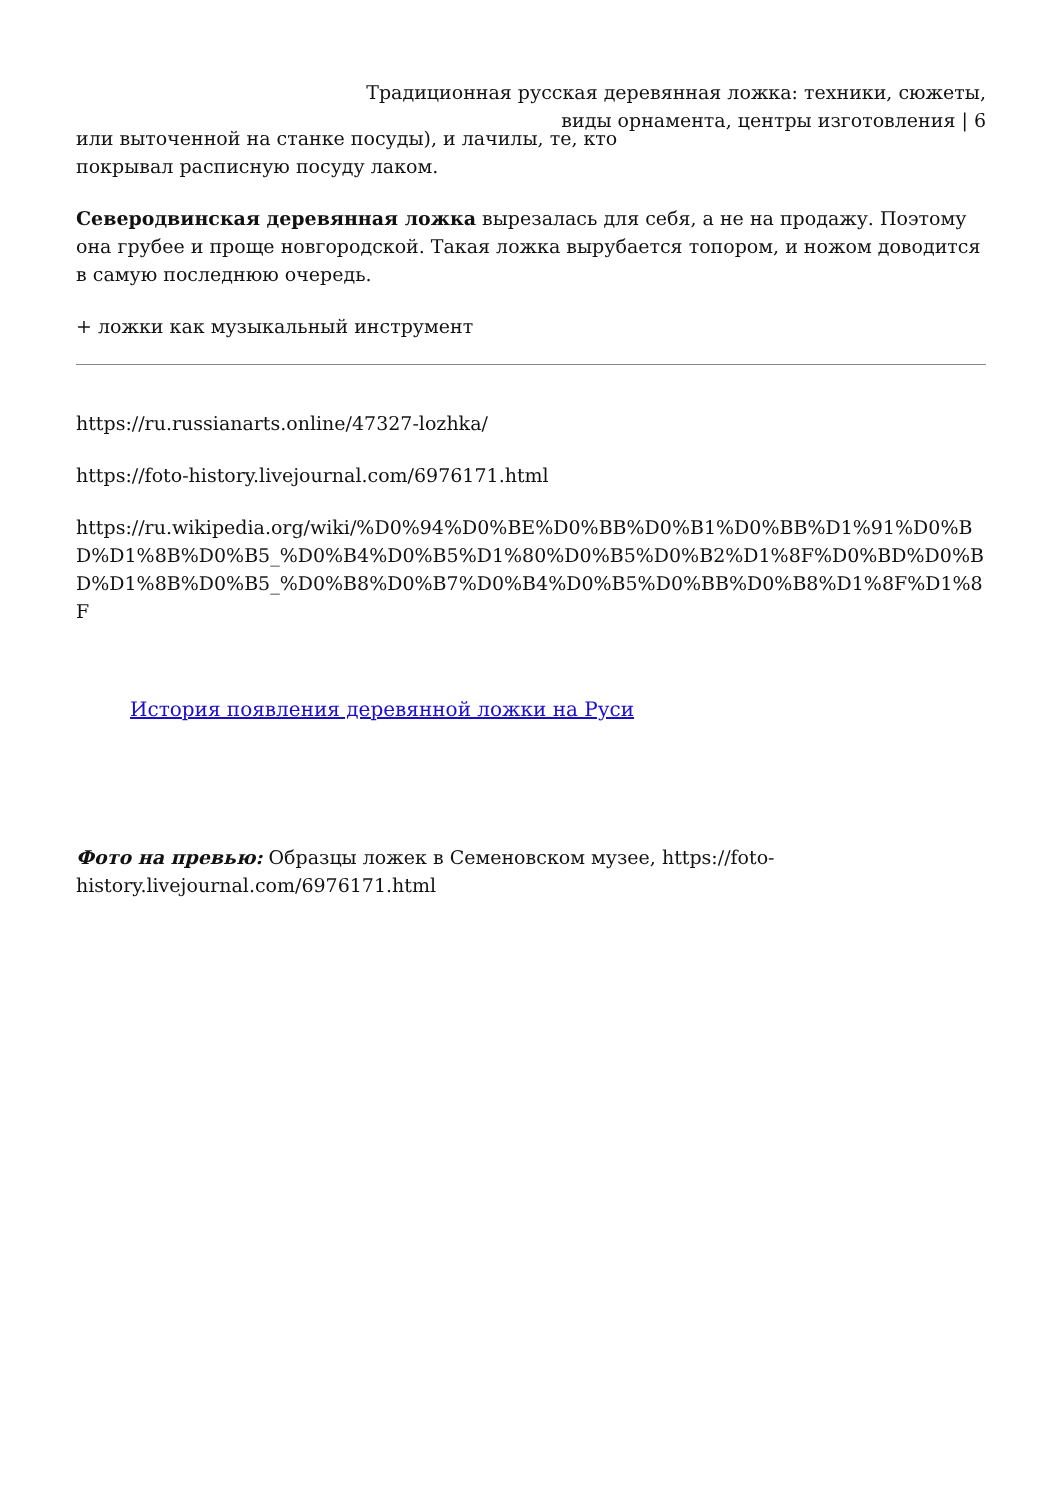Традиционная русская деревянная ложка: техники, сюжеты,
виды орнамента, центры изготовления | 6
или выточенной на станке посуды), и лачилы, те, кто
покрывал расписную посуду лаком.
Северодвинская деревянная ложка вырезалась для себя, а не на продажу. Поэтому она грубее и проще новгородской. Такая ложка вырубается топором, и ножом доводится в самую последнюю очередь.
+ ложки как музыкальный инструмент
https://ru.russianarts.online/47327-lozhka/
https://foto-history.livejournal.com/6976171.html
https://ru.wikipedia.org/wiki/%D0%94%D0%BE%D0%BB%D0%B1%D0%BB%D1%91%D0%BD%D1%8B%D0%B5_%D0%B4%D0%B5%D1%80%D0%B5%D0%B2%D1%8F%D0%BD%D0%BD%D1%8B%D0%B5_%D0%B8%D0%B7%D0%B4%D0%B5%D0%BB%D0%B8%D1%8F%D1%8F
История появления деревянной ложки на Руси
Фото на превью: Образцы ложек в Семеновском музее, https://foto-history.livejournal.com/6976171.html